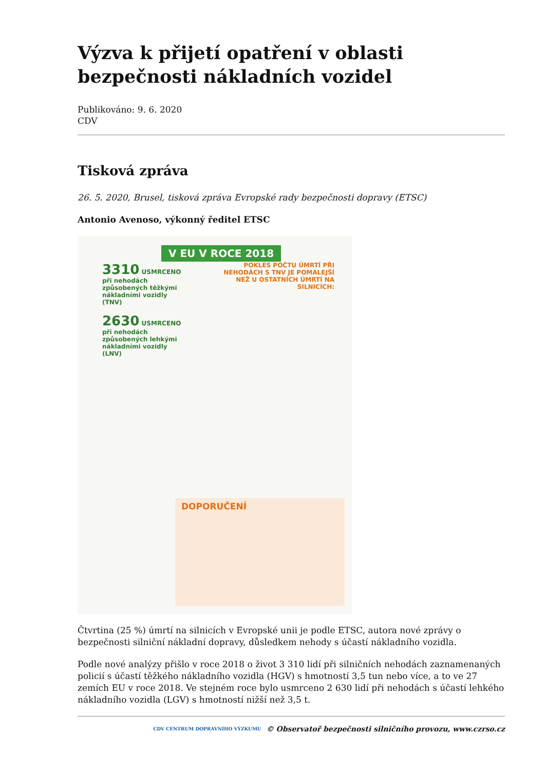Výzva k přijetí opatření v oblasti bezpečnosti nákladních vozidel
Publikováno: 9. 6. 2020
CDV
Tisková zpráva
26. 5. 2020, Brusel, tisková zpráva Evropské rady bezpečnosti dopravy (ETSC)
Antonio Avenoso, výkonný ředitel ETSC
V EU V ROCE 2018
3310 USMRCENO při nehodách způsobených těžkými nákladními vozidly (TNV)
2630 USMRCENO při nehodách způsobených lehkými nákladními vozidly (LNV)
POKLES POČTU ÚMRTÍ PŘI NEHODÁCH S TNV JE POMALEJŠÍ NEŽ U OSTATNÍCH ÚMRTÍ NA SILNICÍCH:
DOPORUČENÍ
Čtvrtina (25 %) úmrtí na silnicích v Evropské unii je podle ETSC, autora nové zprávy o bezpečnosti silniční nákladní dopravy, důsledkem nehody s účastí nákladního vozidla.
Podle nové analýzy přišlo v roce 2018 o život 3 310 lidí při silničních nehodách zaznamenaných policií s účastí těžkého nákladního vozidla (HGV) s hmotností 3,5 tun nebo více, a to ve 27 zemích EU v roce 2018. Ve stejném roce bylo usmrceno 2 630 lidí při nehodách s účastí lehkého nákladního vozidla (LGV) s hmotností nižší než 3,5 t.
CDV CENTRUM DOPRAVNÍHO VÝZKUMU © Observatoř bezpečnosti silničního provozu, www.czrso.cz